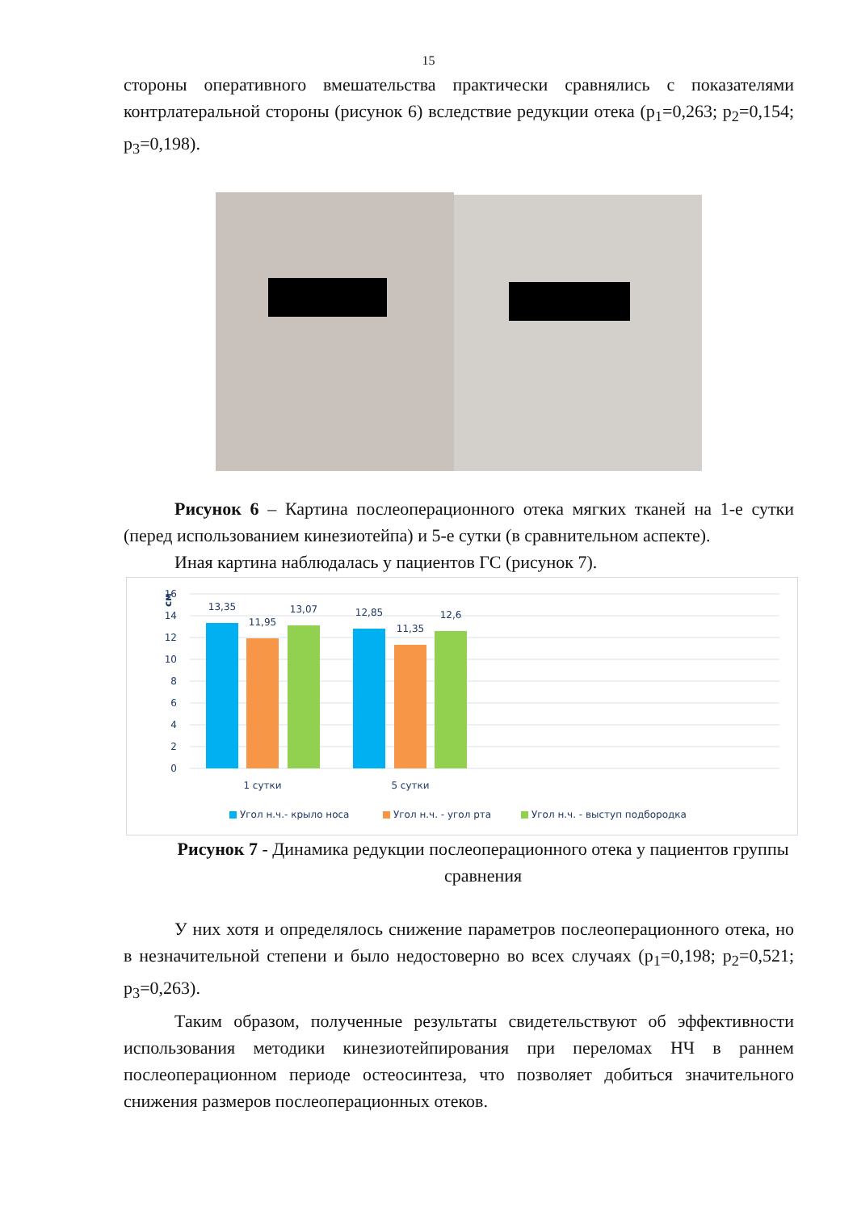15
стороны оперативного вмешательства практически сравнялись с показателями контрлатеральной стороны (рисунок 6) вследствие редукции отека (p<sub>1</sub>=0,263; p<sub>2</sub>=0,154; p<sub>3</sub>=0,198).
Рисунок 6 – Картина послеоперационного отека мягких тканей на 1-е сутки (перед использованием кинезиотейпа) и 5-е сутки (в сравнительном аспекте).
Иная картина наблюдалась у пациентов ГС (рисунок 7).
см
16
14
12
10
8
6
4
2
0
13,35
11,95
13,07
12,85
11,35
12,6
1 сутки
5 сутки
Угол н.ч.- крыло носа
Угол н.ч. - угол рта
Угол н.ч. - выступ подбородка
Рисунок 7 - Динамика редукции послеоперационного отека у пациентов группы сравнения
У них хотя и определялось снижение параметров послеоперационного отека, но в незначительной степени и было недостоверно во всех случаях (p<sub>1</sub>=0,198; p<sub>2</sub>=0,521; p<sub>3</sub>=0,263).
Таким образом, полученные результаты свидетельствуют об эффективности использования методики кинезиотейпирования при переломах НЧ в раннем послеоперационном периоде остеосинтеза, что позволяет добиться значительного снижения размеров послеоперационных отеков.